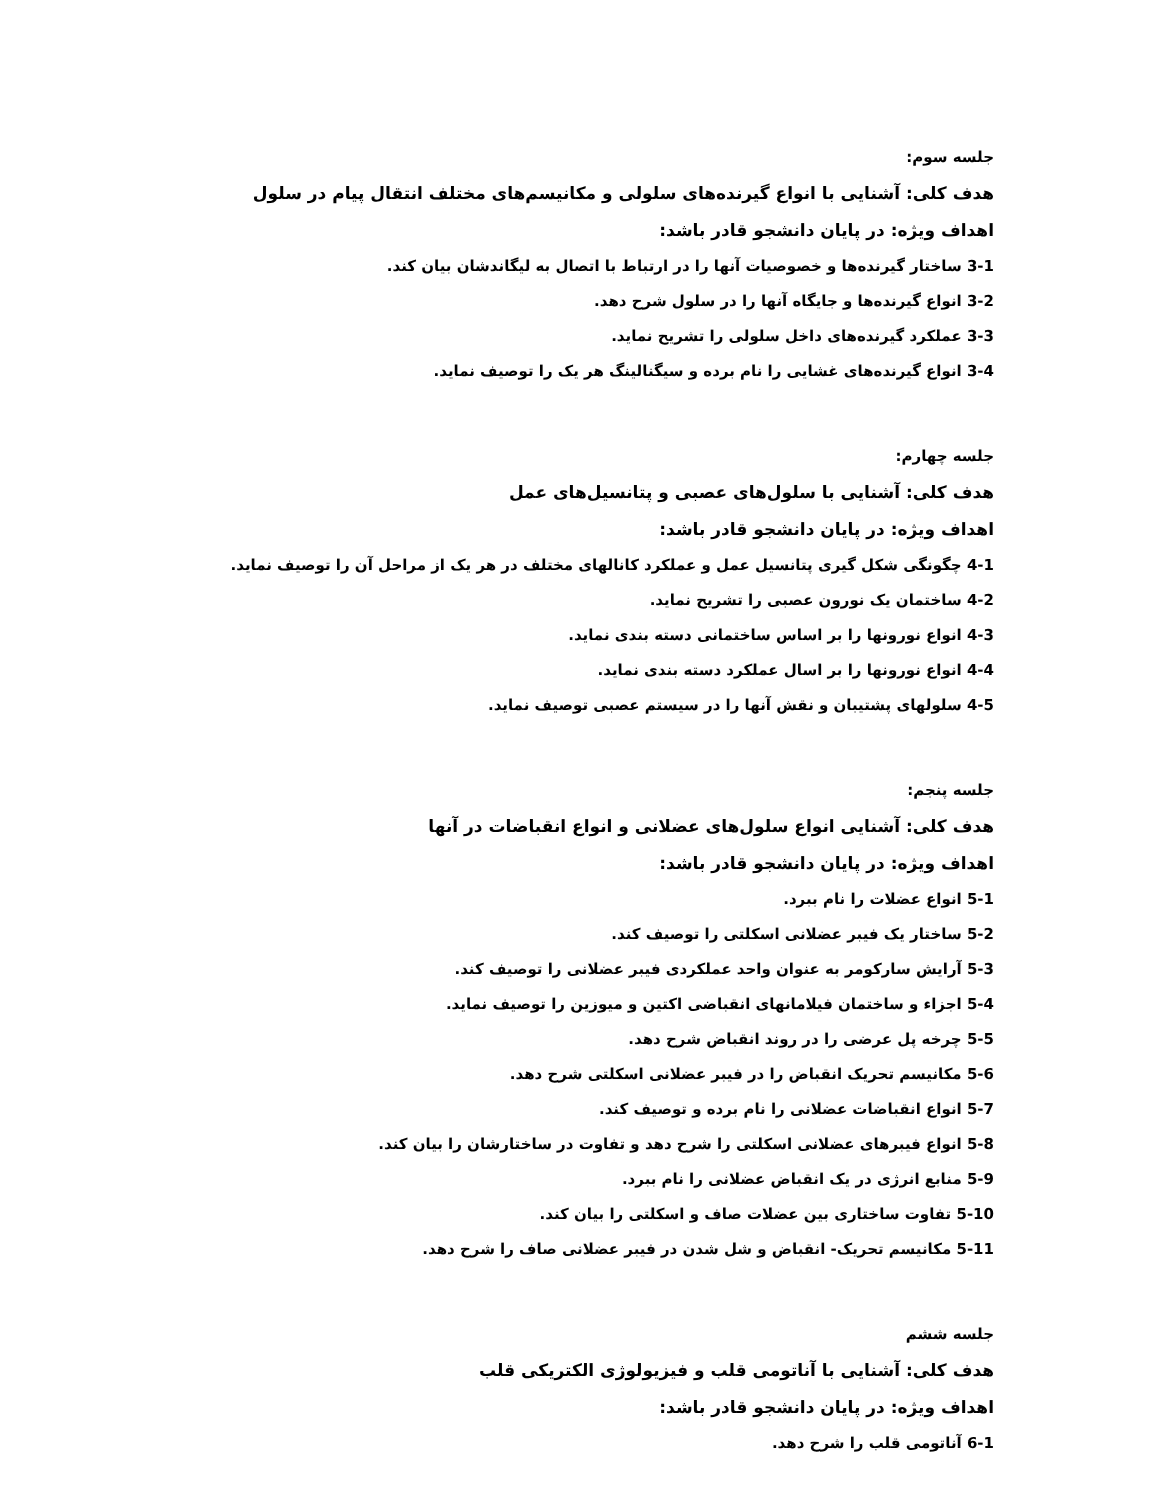جلسه سوم:
هدف کلی: آشنایی با انواع گیرنده‌های سلولی و مکانیسم‌های مختلف انتقال پیام در سلول
اهداف ویژه: در پایان دانشجو قادر باشد:
3-1 ساختار گیرنده‌ها و خصوصیات آنها را در ارتباط با اتصال به لیگاندشان بیان کند.
3-2 انواع گیرنده‌ها و جایگاه آنها را در سلول شرح دهد.
3-3 عملکرد گیرنده‌های داخل سلولی را تشریح نماید.
3-4 انواع گیرنده‌های غشایی را نام برده و سیگنالینگ هر یک را توصیف نماید.
جلسه چهارم:
هدف کلی: آشنایی با سلول‌های عصبی و پتانسیل‌های عمل
اهداف ویژه: در پایان دانشجو قادر باشد:
4-1 چگونگی شکل گیری پتانسیل عمل و عملکرد کانالهای مختلف در هر یک از مراحل آن را توصیف نماید.
4-2 ساختمان یک نورون عصبی را تشریح نماید.
4-3 انواع نورونها را بر اساس ساختمانی دسته بندی نماید.
4-4 انواع نورونها را بر اسال عملکرد دسته بندی نماید.
4-5 سلولهای پشتیبان و نقش آنها را در سیستم عصبی توصیف نماید.
جلسه پنجم:
هدف کلی: آشنایی انواع سلول‌های عضلانی و انواع انقباضات در آنها
اهداف ویژه: در پایان دانشجو قادر باشد:
5-1 انواع عضلات را نام ببرد.
5-2 ساختار یک فیبر عضلانی اسکلتی را توصیف کند.
5-3 آرایش سارکومر به عنوان واحد عملکردی فیبر عضلانی را توصیف کند.
5-4 اجزاء و ساختمان فیلامانهای انقباضی اکتین و میوزین را توصیف نماید.
5-5 چرخه پل عرضی را در روند انقباض شرح دهد.
5-6 مکانیسم تحریک انقباض را در فیبر عضلانی اسکلتی شرح دهد.
5-7 انواع انقباضات عضلانی را نام برده و توصیف کند.
5-8 انواع فیبرهای عضلانی اسکلتی را شرح دهد و تفاوت در ساختارشان را بیان کند.
5-9 منابع انرژی در یک انقباض عضلانی را نام ببرد.
5-10 تفاوت ساختاری بین عضلات صاف و اسکلتی را بیان کند.
5-11 مکانیسم تحریک- انقباض و شل شدن در فیبر عضلانی صاف را شرح دهد.
جلسه ششم
هدف کلی: آشنایی با آناتومی قلب و فیزیولوژی الکتریکی قلب
اهداف ویژه: در پایان دانشجو قادر باشد:
6-1 آناتومی قلب را شرح دهد.